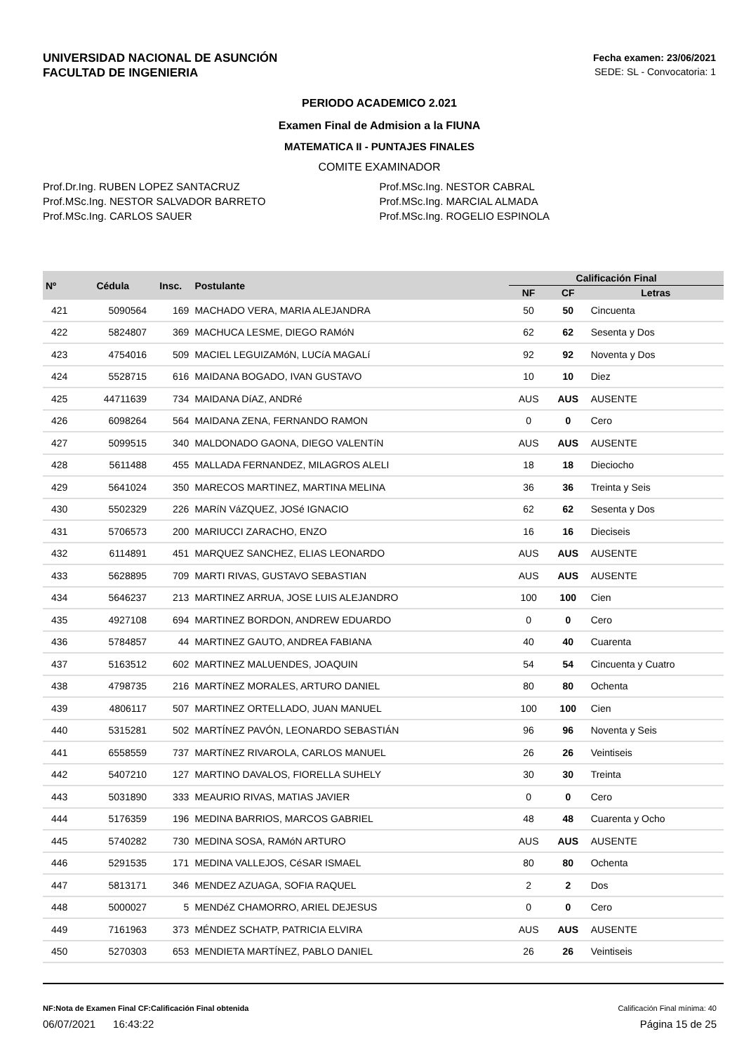UNIVERSIDAD NACIONAL DE ASUNCIÓN
FACULTAD DE INGENIERIA
Fecha examen: 23/06/2021
SEDE: SL - Convocatoria: 1
PERIODO ACADEMICO 2.021
Examen Final de Admision a la FIUNA
MATEMATICA II - PUNTAJES FINALES
COMITE EXAMINADOR
Prof.Dr.Ing. RUBEN LOPEZ SANTACRUZ
Prof.MSc.Ing. NESTOR SALVADOR BARRETO
Prof.MSc.Ing. CARLOS SAUER
Prof.MSc.Ing. NESTOR CABRAL
Prof.MSc.Ing. MARCIAL ALMADA
Prof.MSc.Ing. ROGELIO ESPINOLA
| Nº | Cédula | Insc. | Postulante | Calificación Final | | |
| --- | --- | --- | --- | --- | --- | --- |
| | | | | NF | CF | Letras |
| 421 | 5090564 | 169 | MACHADO VERA, MARIA ALEJANDRA | 50 | 50 | Cincuenta |
| 422 | 5824807 | 369 | MACHUCA LESME, DIEGO RAMóN | 62 | 62 | Sesenta y Dos |
| 423 | 4754016 | 509 | MACIEL LEGUIZAMóN, LUCíA MAGALí | 92 | 92 | Noventa y Dos |
| 424 | 5528715 | 616 | MAIDANA BOGADO, IVAN GUSTAVO | 10 | 10 | Diez |
| 425 | 44711639 | 734 | MAIDANA DíAZ, ANDRé | AUS | AUS | AUSENTE |
| 426 | 6098264 | 564 | MAIDANA ZENA, FERNANDO RAMON | 0 | 0 | Cero |
| 427 | 5099515 | 340 | MALDONADO GAONA, DIEGO VALENTíN | AUS | AUS | AUSENTE |
| 428 | 5611488 | 455 | MALLADA FERNANDEZ, MILAGROS ALELI | 18 | 18 | Dieciocho |
| 429 | 5641024 | 350 | MARECOS MARTINEZ, MARTINA MELINA | 36 | 36 | Treinta y Seis |
| 430 | 5502329 | 226 | MARíN VáZQUEZ, JOSé IGNACIO | 62 | 62 | Sesenta y Dos |
| 431 | 5706573 | 200 | MARIUCCI ZARACHO, ENZO | 16 | 16 | Dieciseis |
| 432 | 6114891 | 451 | MARQUEZ SANCHEZ, ELIAS LEONARDO | AUS | AUS | AUSENTE |
| 433 | 5628895 | 709 | MARTI RIVAS, GUSTAVO SEBASTIAN | AUS | AUS | AUSENTE |
| 434 | 5646237 | 213 | MARTINEZ ARRUA, JOSE LUIS ALEJANDRO | 100 | 100 | Cien |
| 435 | 4927108 | 694 | MARTINEZ BORDON, ANDREW EDUARDO | 0 | 0 | Cero |
| 436 | 5784857 | 44 | MARTINEZ GAUTO, ANDREA FABIANA | 40 | 40 | Cuarenta |
| 437 | 5163512 | 602 | MARTINEZ MALUENDES, JOAQUIN | 54 | 54 | Cincuenta y Cuatro |
| 438 | 4798735 | 216 | MARTíNEZ MORALES, ARTURO DANIEL | 80 | 80 | Ochenta |
| 439 | 4806117 | 507 | MARTINEZ ORTELLADO, JUAN MANUEL | 100 | 100 | Cien |
| 440 | 5315281 | 502 | MARTÍNEZ PAVÓN, LEONARDO SEBASTIÁN | 96 | 96 | Noventa y Seis |
| 441 | 6558559 | 737 | MARTíNEZ RIVAROLA, CARLOS MANUEL | 26 | 26 | Veintiseis |
| 442 | 5407210 | 127 | MARTINO DAVALOS, FIORELLA SUHELY | 30 | 30 | Treinta |
| 443 | 5031890 | 333 | MEAURIO RIVAS, MATIAS JAVIER | 0 | 0 | Cero |
| 444 | 5176359 | 196 | MEDINA BARRIOS, MARCOS GABRIEL | 48 | 48 | Cuarenta y Ocho |
| 445 | 5740282 | 730 | MEDINA SOSA, RAMóN ARTURO | AUS | AUS | AUSENTE |
| 446 | 5291535 | 171 | MEDINA VALLEJOS, CéSAR ISMAEL | 80 | 80 | Ochenta |
| 447 | 5813171 | 346 | MENDEZ AZUAGA, SOFIA RAQUEL | 2 | 2 | Dos |
| 448 | 5000027 | 5 | MENDéZ CHAMORRO, ARIEL DEJESUS | 0 | 0 | Cero |
| 449 | 7161963 | 373 | MÉNDEZ SCHATP, PATRICIA ELVIRA | AUS | AUS | AUSENTE |
| 450 | 5270303 | 653 | MENDIETA MARTÍNEZ, PABLO DANIEL | 26 | 26 | Veintiseis |
NF:Nota de Examen Final CF:Calificación Final obtenida Calificación Final mínima: 40
06/07/2021 16:43:22 Página 15 de 25